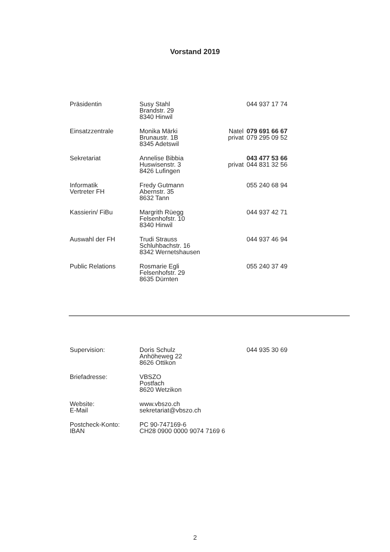Vorstand 2019
| Präsidentin | Susy Stahl Brandstr. 29 8340 Hinwil | | 044 937 17 74 |
| Einsatzzentrale | Monika Märki Brunaustr. 1B 8345 Adetswil | Natel privat | 079 691 66 67 079 295 09 52 |
| Sekretariat | Annelise Bibbia Huswisenstr. 3 8426 Lufingen | privat | 043 477 53 66 044 831 32 56 |
| Informatik Vertreter FH | Fredy Gutmann Abernstr. 35 8632 Tann | | 055 240 68 94 |
| Kassierin/ FiBu | Margrith Rüegg Felsenhofstr. 10 8340 Hinwil | | 044 937 42 71 |
| Auswahl der FH | Trudi Strauss Schluhbachstr. 16 8342 Wernetshausen | | 044 937 46 94 |
| Public Relations | Rosmarie Egli Felsenhofstr. 29 8635 Dürnten | | 055 240 37 49 |
| Supervision: | Doris Schulz Anhöheweg 22 8626 Ottikon | | 044 935 30 69 |
| Briefadresse: | VBSZO Postfach 8620 Wetzikon | | |
| Website: E-Mail | www.vbszo.ch sekretariat@vbszo.ch | | |
| Postcheck-Konto: IBAN | PC 90-747169-6 CH28 0900 0000 9074 7169 6 | | |
2